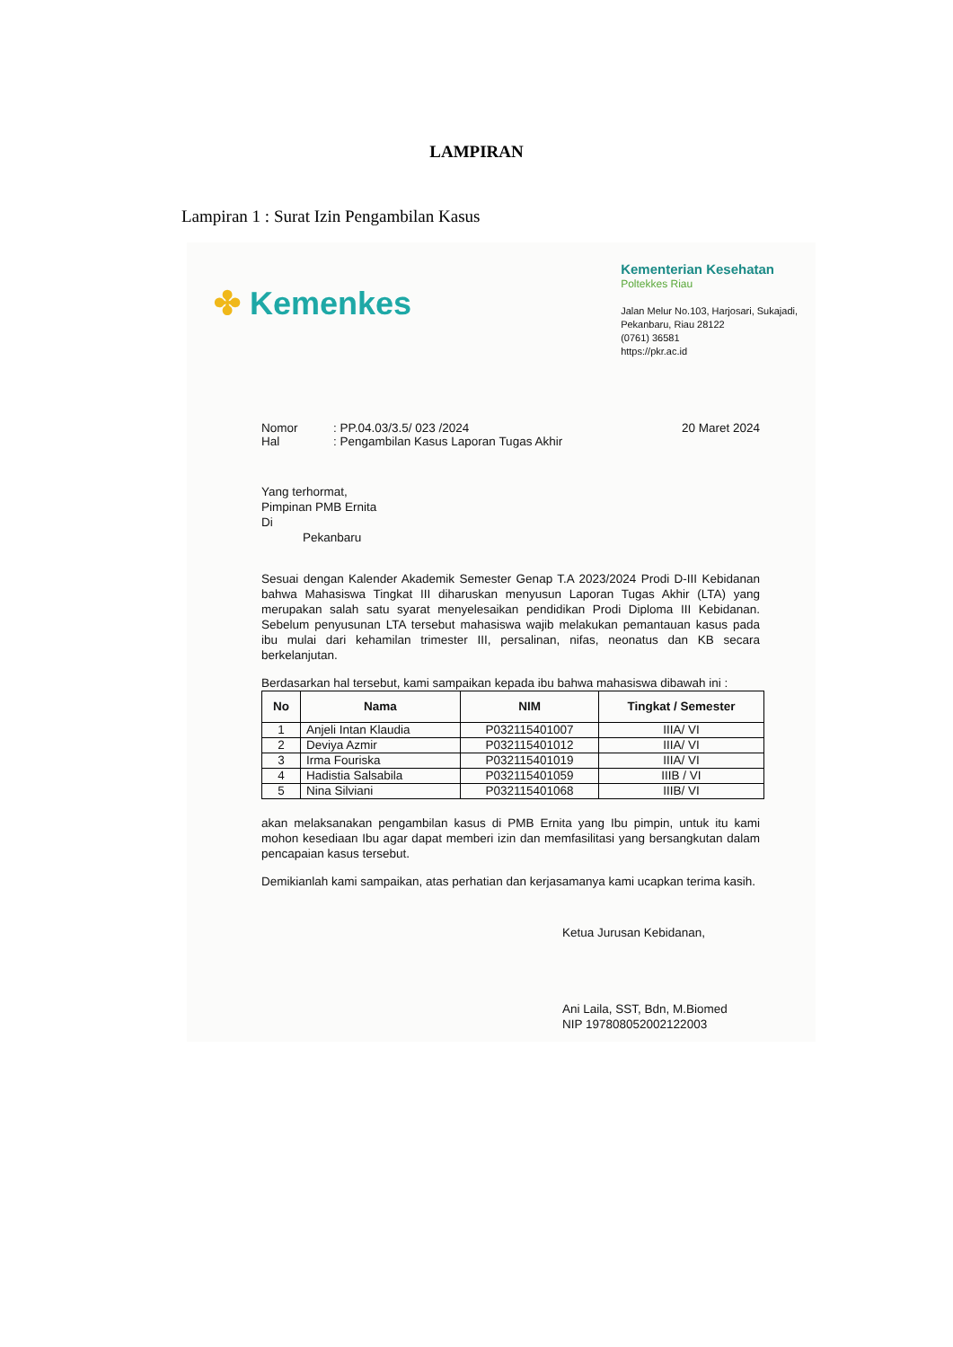LAMPIRAN
Lampiran 1 : Surat Izin Pengambilan Kasus
✤ Kemenkes
Kementerian Kesehatan
Poltekkes Riau
Jalan Melur No.103, Harjosari, Sukajadi,
Pekanbaru, Riau 28122
(0761) 36581
https://pkr.ac.id
Nomor: PP.04.03/3.5/ 023 /2024 20 Maret 2024
Hal: Pengambilan Kasus Laporan Tugas Akhir
Yang terhormat,
Pimpinan PMB Ernita
Di
Pekanbaru
Sesuai dengan Kalender Akademik Semester Genap T.A 2023/2024 Prodi D-III Kebidanan bahwa Mahasiswa Tingkat III diharuskan menyusun Laporan Tugas Akhir (LTA) yang merupakan salah satu syarat menyelesaikan pendidikan Prodi Diploma III Kebidanan. Sebelum penyusunan LTA tersebut mahasiswa wajib melakukan pemantauan kasus pada ibu mulai dari kehamilan trimester III, persalinan, nifas, neonatus dan KB secara berkelanjutan.
Berdasarkan hal tersebut, kami sampaikan kepada ibu bahwa mahasiswa dibawah ini :
| No | Nama | NIM | Tingkat / Semester |
| --- | --- | --- | --- |
| 1 | Anjeli Intan Klaudia | P032115401007 | IIIA/ VI |
| 2 | Deviya Azmir | P032115401012 | IIIA/ VI |
| 3 | Irma Fouriska | P032115401019 | IIIA/ VI |
| 4 | Hadistia Salsabila | P032115401059 | IIIB / VI |
| 5 | Nina Silviani | P032115401068 | IIIB/ VI |
akan melaksanakan pengambilan kasus di PMB Ernita yang Ibu pimpin, untuk itu kami mohon kesediaan Ibu agar dapat memberi izin dan memfasilitasi yang bersangkutan dalam pencapaian kasus tersebut.
Demikianlah kami sampaikan, atas perhatian dan kerjasamanya kami ucapkan terima kasih.
Ketua Jurusan Kebidanan,
Ani Laila, SST, Bdn, M.Biomed
NIP 197808052002122003